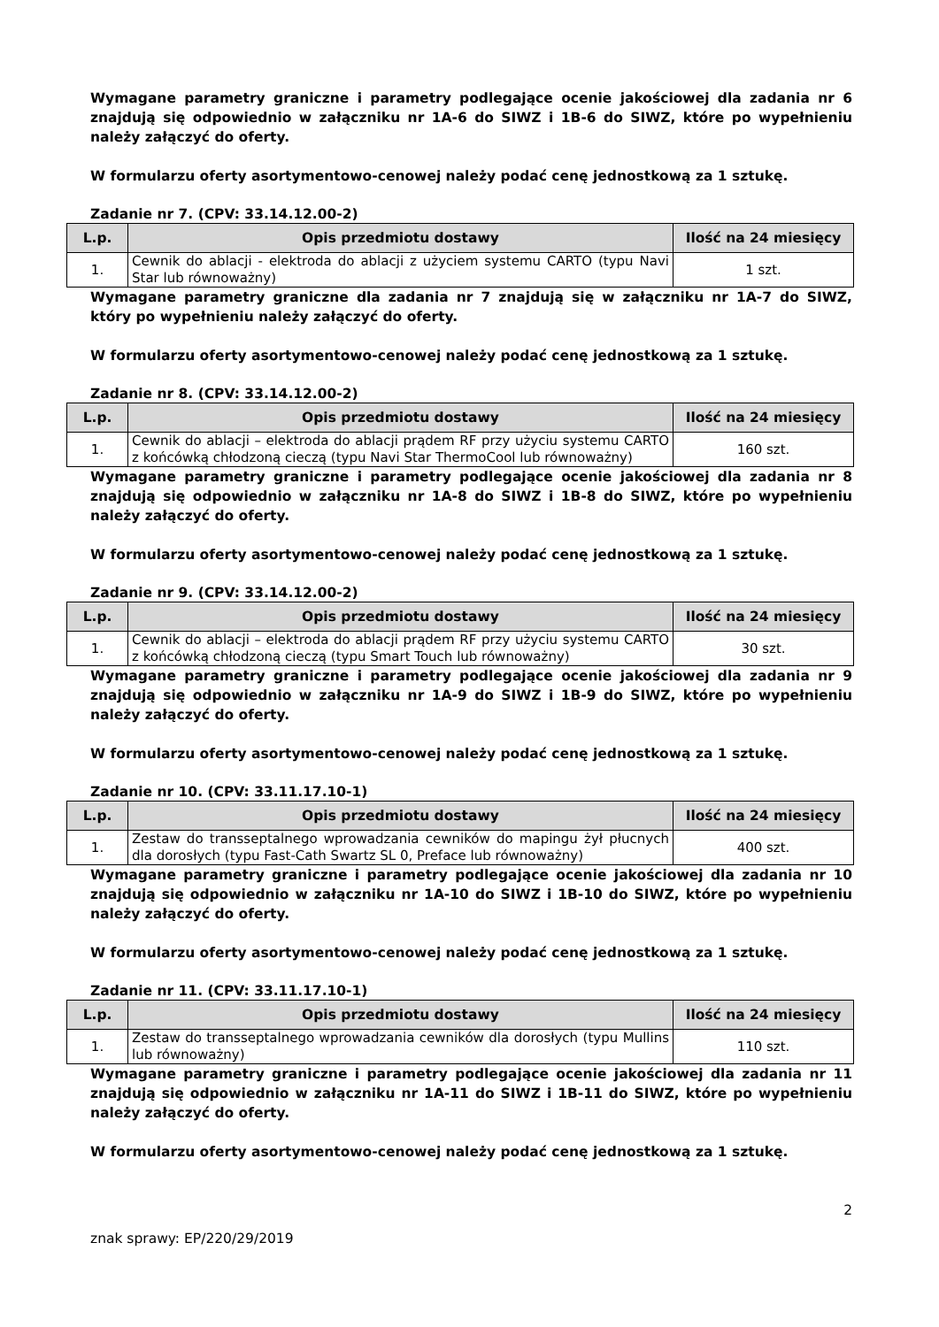Wymagane parametry graniczne i parametry podlegające ocenie jakościowej dla zadania nr 6 znajdują się odpowiednio w załączniku nr 1A-6 do SIWZ i 1B-6 do SIWZ, które po wypełnieniu należy załączyć do oferty.
W formularzu oferty asortymentowo-cenowej należy podać cenę jednostkową za 1 sztukę.
Zadanie nr 7. (CPV: 33.14.12.00-2)
| L.p. | Opis przedmiotu dostawy | Ilość na 24 miesięcy |
| --- | --- | --- |
| 1. | Cewnik do ablacji - elektroda do ablacji z użyciem systemu CARTO (typu Navi Star lub równoważny) | 1 szt. |
Wymagane parametry graniczne dla zadania nr 7 znajdują się w załączniku nr 1A-7 do SIWZ, który po wypełnieniu należy załączyć do oferty.
W formularzu oferty asortymentowo-cenowej należy podać cenę jednostkową za 1 sztukę.
Zadanie nr 8. (CPV: 33.14.12.00-2)
| L.p. | Opis przedmiotu dostawy | Ilość na 24 miesięcy |
| --- | --- | --- |
| 1. | Cewnik do ablacji – elektroda do ablacji prądem RF przy użyciu systemu CARTO z końcówką chłodzoną cieczą (typu Navi Star ThermoCool lub równoważny) | 160 szt. |
Wymagane parametry graniczne i parametry podlegające ocenie jakościowej dla zadania nr 8 znajdują się odpowiednio w załączniku nr 1A-8 do SIWZ i 1B-8 do SIWZ, które po wypełnieniu należy załączyć do oferty.
W formularzu oferty asortymentowo-cenowej należy podać cenę jednostkową za 1 sztukę.
Zadanie nr 9. (CPV: 33.14.12.00-2)
| L.p. | Opis przedmiotu dostawy | Ilość na 24 miesięcy |
| --- | --- | --- |
| 1. | Cewnik do ablacji – elektroda do ablacji prądem RF przy użyciu systemu CARTO z końcówką chłodzoną cieczą (typu Smart Touch lub równoważny) | 30 szt. |
Wymagane parametry graniczne i parametry podlegające ocenie jakościowej dla zadania nr 9 znajdują się odpowiednio w załączniku nr 1A-9 do SIWZ i 1B-9 do SIWZ, które po wypełnieniu należy załączyć do oferty.
W formularzu oferty asortymentowo-cenowej należy podać cenę jednostkową za 1 sztukę.
Zadanie nr 10. (CPV: 33.11.17.10-1)
| L.p. | Opis przedmiotu dostawy | Ilość na 24 miesięcy |
| --- | --- | --- |
| 1. | Zestaw do transseptalnego wprowadzania cewników do mapingu żył płucnych dla dorosłych (typu Fast-Cath Swartz SL 0, Preface lub równoważny) | 400 szt. |
Wymagane parametry graniczne i parametry podlegające ocenie jakościowej dla zadania nr 10 znajdują się odpowiednio w załączniku nr 1A-10 do SIWZ i 1B-10 do SIWZ, które po wypełnieniu należy załączyć do oferty.
W formularzu oferty asortymentowo-cenowej należy podać cenę jednostkową za 1 sztukę.
Zadanie nr 11. (CPV: 33.11.17.10-1)
| L.p. | Opis przedmiotu dostawy | Ilość na 24 miesięcy |
| --- | --- | --- |
| 1. | Zestaw do transseptalnego wprowadzania cewników dla dorosłych (typu Mullins lub równoważny) | 110 szt. |
Wymagane parametry graniczne i parametry podlegające ocenie jakościowej dla zadania nr 11 znajdują się odpowiednio w załączniku nr 1A-11 do SIWZ i 1B-11 do SIWZ, które po wypełnieniu należy załączyć do oferty.
W formularzu oferty asortymentowo-cenowej należy podać cenę jednostkową za 1 sztukę.
2
znak sprawy: EP/220/29/2019